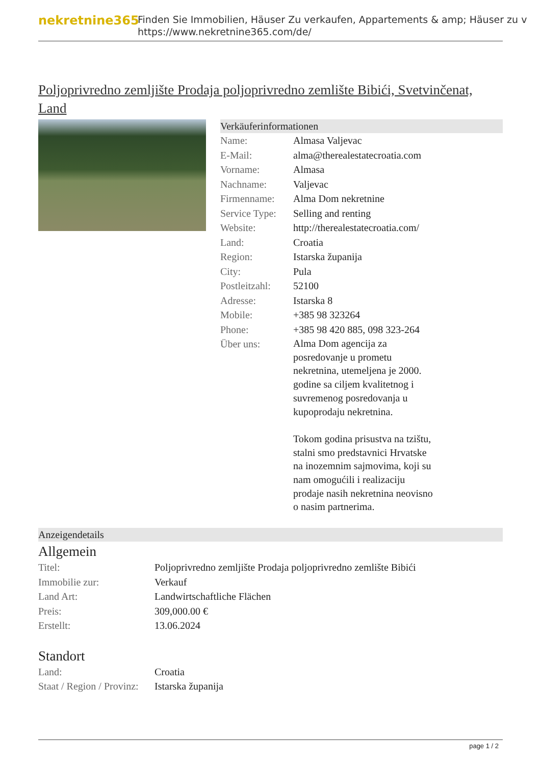nekretnine365
Finden Sie Immobilien, Häuser Zu verkaufen, Appartements & amp; Häuser zu v
https://www.nekretnine365.com/de/
Poljoprivredno zemljište Prodaja poljoprivredno zemlište Bibići, Svetvinčenat, Land
Verkäuferinformationen
| Name: | Almasa Valjevac |
| E-Mail: | alma@therealestatecroatia.com |
| Vorname: | Almasa |
| Nachname: | Valjevac |
| Firmenname: | Alma Dom nekretnine |
| Service Type: | Selling and renting |
| Website: | http://therealestatecroatia.com/ |
| Land: | Croatia |
| Region: | Istarska županija |
| City: | Pula |
| Postleitzahl: | 52100 |
| Adresse: | Istarska 8 |
| Mobile: | +385 98 323264 |
| Phone: | +385 98 420 885, 098 323-264 |
| Über uns: | Alma Dom agencija za posredovanje u prometu nekretnina, utemeljena je 2000. godine sa ciljem kvalitetnog i suvremenog posredovanja u kupoprodaju nekretnina. Tokom godina prisustva na tzištu, stalni smo predstavnici Hrvatske na inozemnim sajmovima, koji su nam omogućili i realizaciju prodaje nasih nekretnina neovisno o nasim partnerima. |
Anzeigendetails
Allgemein
| Titel: | Poljoprivredno zemljište Prodaja poljoprivredno zemlište Bibići |
| Immobilie zur: | Verkauf |
| Land Art: | Landwirtschaftliche Flächen |
| Preis: | 309,000.00 € |
| Erstellt: | 13.06.2024 |
Standort
| Land: | Croatia |
| Staat / Region / Provinz: | Istarska županija |
page 1 / 2